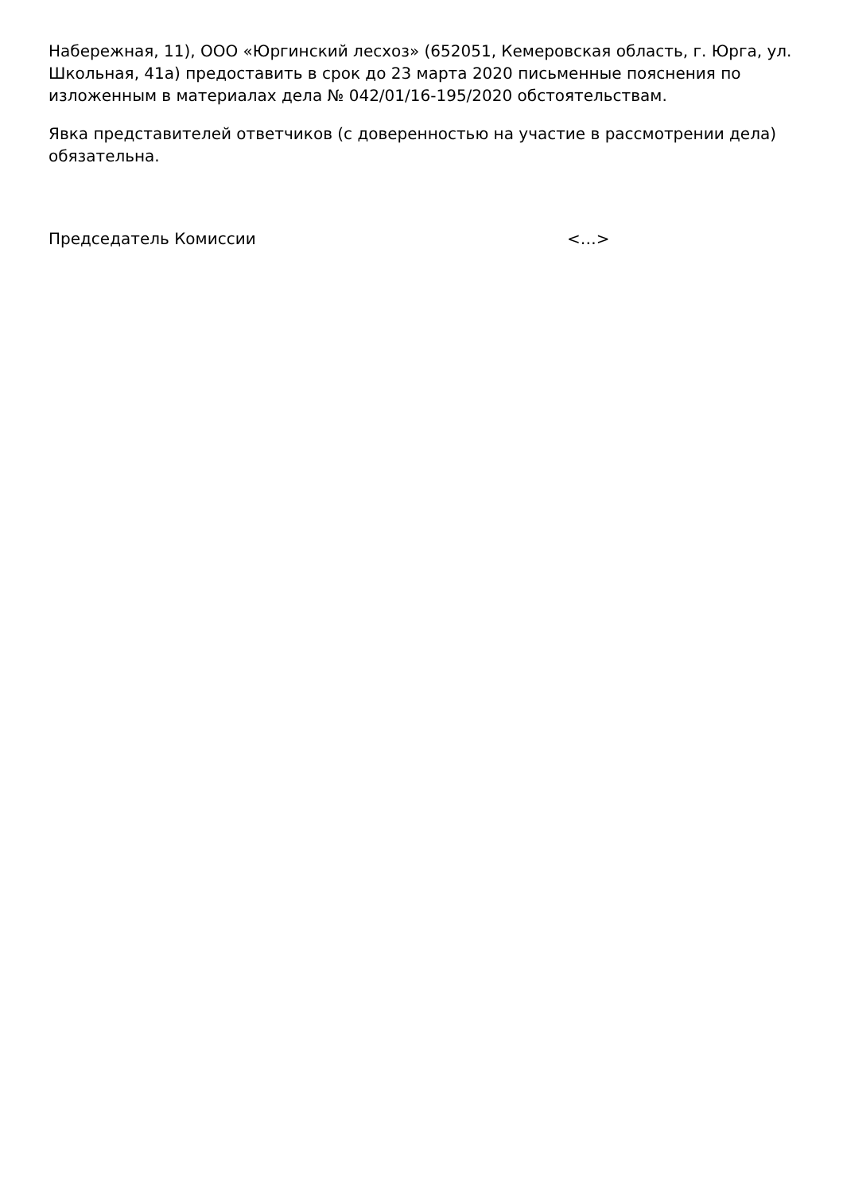Набережная, 11), ООО «Юргинский лесхоз» (652051, Кемеровская область, г. Юрга, ул. Школьная, 41а) предоставить в срок до 23 марта 2020 письменные пояснения по изложенным в материалах дела № 042/01/16-195/2020 обстоятельствам.
Явка представителей ответчиков (с доверенностью на участие в рассмотрении дела) обязательна.
Председатель Комиссии <…>